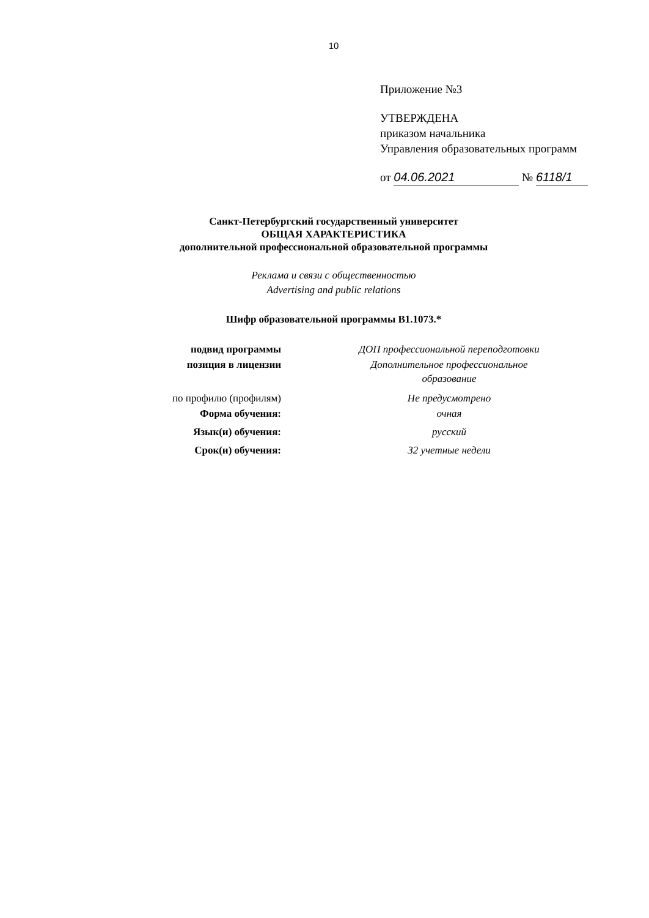10
Приложение №3
УТВЕРЖДЕНА
приказом начальника
Управления образовательных программ
от 04.06.2021 № 6118/1
Санкт-Петербургский государственный университет
ОБЩАЯ ХАРАКТЕРИСТИКА
дополнительной профессиональной образовательной программы
Реклама и связи с общественностью
Advertising and public relations
Шифр образовательной программы В1.1073.*
| подвид программы | ДОП профессиональной переподготовки |
| позиция в лицензии | Дополнительное профессиональное образование |
| по профилю (профилям) | Не предусмотрено |
| Форма обучения: | очная |
| Язык(и) обучения: | русский |
| Срок(и) обучения: | 32 учетные недели |